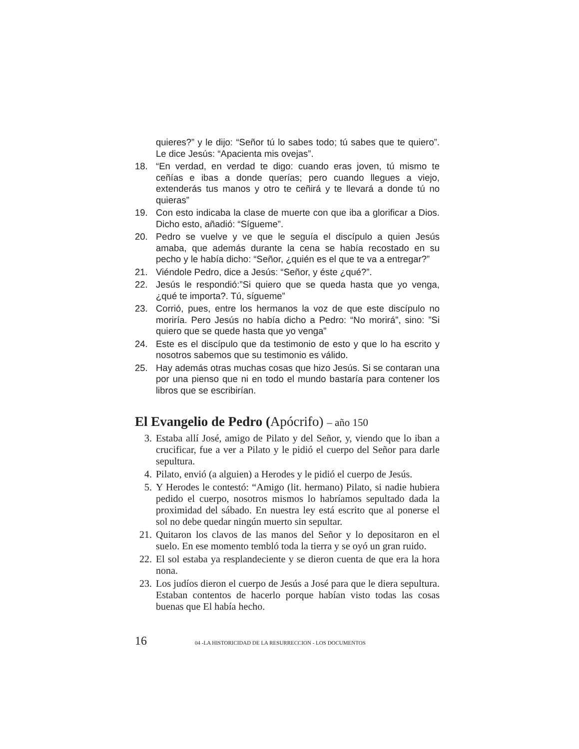quieres?” y le dijo: “Señor tú lo sabes todo; tú sabes que te quiero”. Le dice Jesús: “Apacienta mis ovejas”.
18. “En verdad, en verdad te digo: cuando eras joven, tú mismo te ceñías e ibas a donde querías; pero cuando llegues a viejo, extenderás tus manos y otro te ceñirá y te llevará a donde tú no quieras”
19. Con esto indicaba la clase de muerte con que iba a glorificar a Dios. Dicho esto, añadió: “Sígueme”.
20. Pedro se vuelve y ve que le seguía el discípulo a quien Jesús amaba, que además durante la cena se había recostado en su pecho y le había dicho: “Señor, ¿quién es el que te va a entregar?”
21. Viéndole Pedro, dice a Jesús: “Señor, y éste ¿qué?”.
22. Jesús le respondió:”Si quiero que se queda hasta que yo venga, ¿qué te importa?. Tú, sígueme”
23. Corrió, pues, entre los hermanos la voz de que este discípulo no moriría. Pero Jesús no había dicho a Pedro: “No morirá”, sino: ”Si quiero que se quede hasta que yo venga”
24. Este es el discípulo que da testimonio de esto y que lo ha escrito y nosotros sabemos que su testimonio es válido.
25. Hay además otras muchas cosas que hizo Jesús. Si se contaran una por una pienso que ni en todo el mundo bastaría para contener los libros que se escribirían.
El Evangelio de Pedro (Apócrifo) – año 150
3. Estaba allí José, amigo de Pilato y del Señor, y, viendo que lo iban a crucificar, fue a ver a Pilato y le pidió el cuerpo del Señor para darle sepultura.
4. Pilato, envió (a alguien) a Herodes y le pidió el cuerpo de Jesús.
5. Y Herodes le contestó: “Amigo (lit. hermano) Pilato, si nadie hubiera pedido el cuerpo, nosotros mismos lo habríamos sepultado dada la proximidad del sábado. En nuestra ley está escrito que al ponerse el sol no debe quedar ningún muerto sin sepultar.
21. Quitaron los clavos de las manos del Señor y lo depositaron en el suelo. En ese momento tembló toda la tierra y se oyó un gran ruido.
22. El sol estaba ya resplandeciente y se dieron cuenta de que era la hora nona.
23. Los judíos dieron el cuerpo de Jesús a José para que le diera sepultura. Estaban contentos de hacerlo porque habían visto todas las cosas buenas que El había hecho.
16 04 -LA HISTORICIDAD DE LA RESURRECCION - LOS DOCUMENTOS